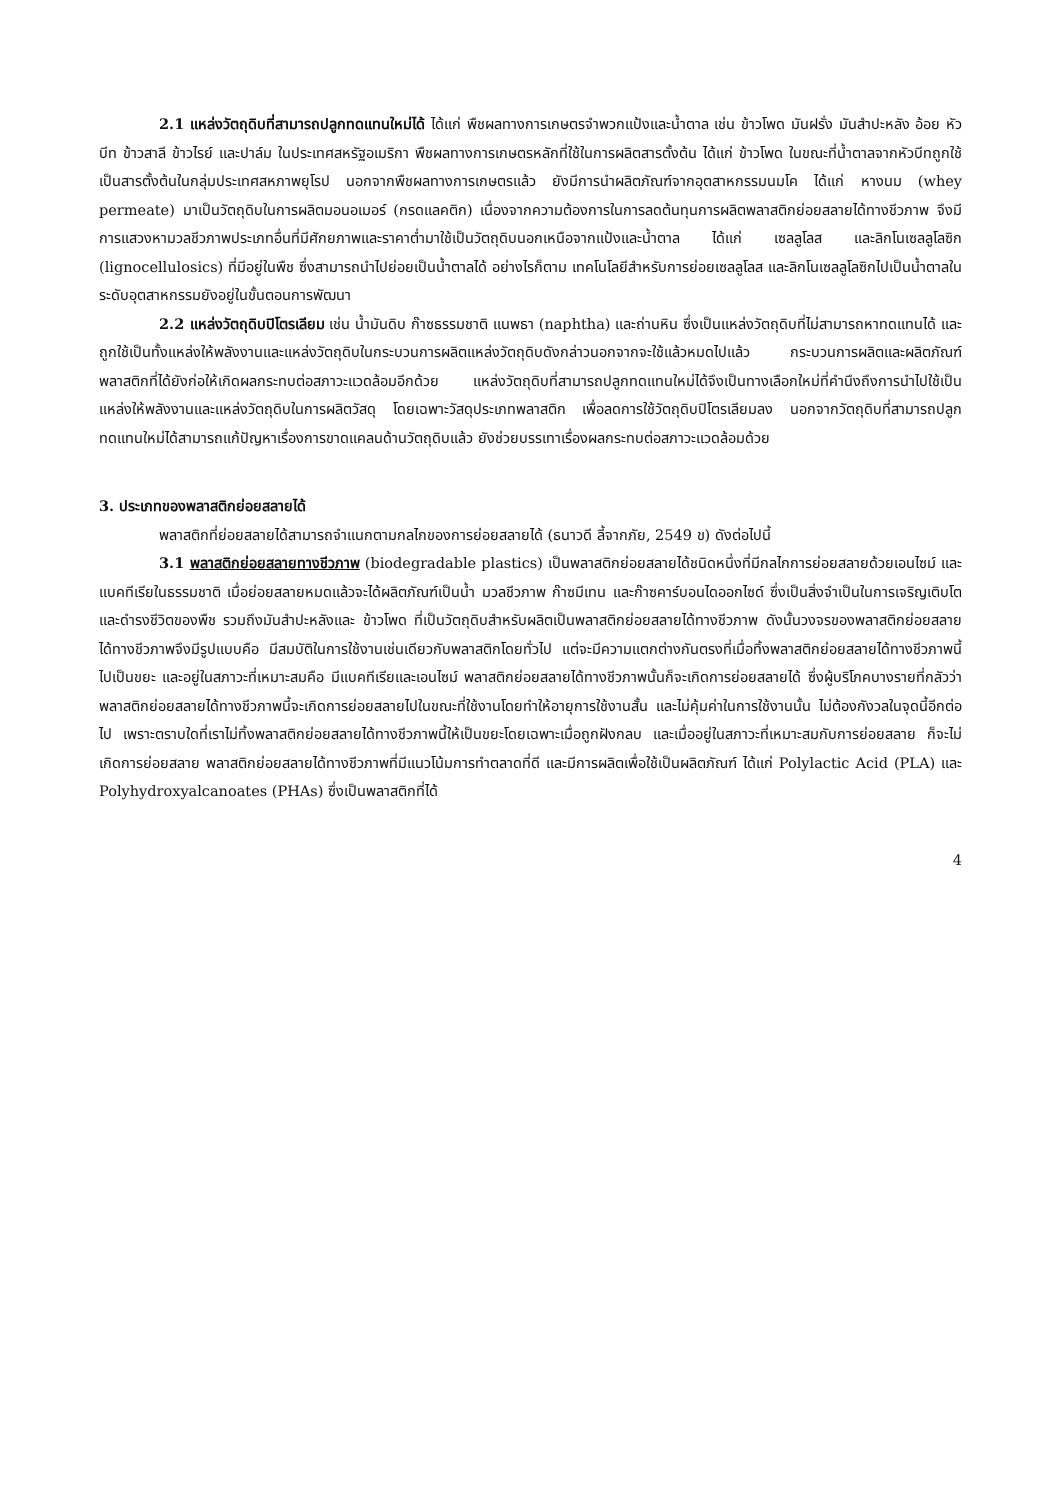2.1 แหล่งวัตถุดิบที่สามารถปลูกทดแทนใหม่ได้ ได้แก่ พืชผลทางการเกษตรจำพวกแป้งและน้ำตาล เช่น ข้าวโพด มันฝรั่ง มันสำปะหลัง อ้อย หัวบีท ข้าวสาลี ข้าวไรย์ และปาล์ม ในประเทศสหรัฐอเมริกา พืชผลทางการเกษตรหลักที่ใช้ในการผลิตสารตั้งต้น ได้แก่ ข้าวโพด ในขณะที่น้ำตาลจากหัวบีทถูกใช้เป็นสารตั้งต้นในกลุ่มประเทศสหภาพยุโรป นอกจากพืชผลทางการเกษตรแล้ว ยังมีการนำผลิตภัณฑ์จากอุตสาหกรรมนมโค ได้แก่ หางนม (whey permeate) มาเป็นวัตถุดิบในการผลิตมอนอเมอร์ (กรดแลคติก) เนื่องจากความต้องการในการลดต้นทุนการผลิตพลาสติกย่อยสลายได้ทางชีวภาพ จึงมีการแสวงหามวลชีวภาพประเภทอื่นที่มีศักยภาพและราคาต่ำมาใช้เป็นวัตถุดิบนอกเหนือจากแป้งและน้ำตาล ได้แก่ เซลลูโลส และลิกโนเซลลูโลซิก (lignocellulosics) ที่มีอยู่ในพืช ซึ่งสามารถนำไปย่อยเป็นน้ำตาลได้ อย่างไรก็ตาม เทคโนโลยีสำหรับการย่อยเซลลูโลส และลิกโนเซลลูโลซิกไปเป็นน้ำตาลในระดับอุตสาหกรรมยังอยู่ในขั้นตอนการพัฒนา
2.2 แหล่งวัตถุดิบปิโตรเลียม เช่น น้ำมันดิบ ก๊าซธรรมชาติ แนพธา (naphtha) และถ่านหิน ซึ่งเป็นแหล่งวัตถุดิบที่ไม่สามารถหาทดแทนได้ และถูกใช้เป็นทั้งแหล่งให้พลังงานและแหล่งวัตถุดิบในกระบวนการผลิตแหล่งวัตถุดิบดังกล่าวนอกจากจะใช้แล้วหมดไปแล้ว กระบวนการผลิตและผลิตภัณฑ์พลาสติกที่ได้ยังก่อให้เกิดผลกระทบต่อสภาวะแวดล้อมอีกด้วย แหล่งวัตถุดิบที่สามารถปลูกทดแทนใหม่ได้จึงเป็นทางเลือกใหม่ที่คำนึงถึงการนำไปใช้เป็นแหล่งให้พลังงานและแหล่งวัตถุดิบในการผลิตวัสดุ โดยเฉพาะวัสดุประเภทพลาสติก เพื่อลดการใช้วัตถุดิบปิโตรเลียมลง นอกจากวัตถุดิบที่สามารถปลูกทดแทนใหม่ได้สามารถแก้ปัญหาเรื่องการขาดแคลนด้านวัตถุดิบแล้ว ยังช่วยบรรเทาเรื่องผลกระทบต่อสภาวะแวดล้อมด้วย
3. ประเภทของพลาสติกย่อยสลายได้
พลาสติกที่ย่อยสลายได้สามารถจำแนกตามกลไกของการย่อยสลายได้ (ธนาวดี ลี้จากภัย, 2549 ข) ดังต่อไปนี้
3.1 พลาสติกย่อยสลายทางชีวภาพ (biodegradable plastics) เป็นพลาสติกย่อยสลายได้ชนิดหนึ่งที่มีกลไกการย่อยสลายด้วยเอนไซม์ และแบคทีเรียในธรรมชาติ เมื่อย่อยสลายหมดแล้วจะได้ผลิตภัณฑ์เป็นน้ำ มวลชีวภาพ ก๊าซมีเทน และก๊าซคาร์บอนไดออกไซด์ ซึ่งเป็นสิ่งจำเป็นในการเจริญเติบโตและดำรงชีวิตของพืช รวมถึงมันสำปะหลังและ ข้าวโพด ที่เป็นวัตถุดิบสำหรับผลิตเป็นพลาสติกย่อยสลายได้ทางชีวภาพ ดังนั้นวงจรของพลาสติกย่อยสลายได้ทางชีวภาพจึงมีรูปแบบคือ มีสมบัติในการใช้งานเช่นเดียวกับพลาสติกโดยทั่วไป แต่จะมีความแตกต่างกันตรงที่เมื่อทิ้งพลาสติกย่อยสลายได้ทางชีวภาพนี้ไปเป็นขยะ และอยู่ในสภาวะที่เหมาะสมคือ มีแบคทีเรียและเอนไซม์ พลาสติกย่อยสลายได้ทางชีวภาพนั้นก็จะเกิดการย่อยสลายได้ ซึ่งผู้บริโภคบางรายที่กลัวว่าพลาสติกย่อยสลายได้ทางชีวภาพนี้จะเกิดการย่อยสลายไปในขณะที่ใช้งานโดยทำให้อายุการใช้งานสั้น และไม่คุ้มค่าในการใช้งานนั้น ไม่ต้องกังวลในจุดนี้อีกต่อไป เพราะตราบใดที่เราไม่ทิ้งพลาสติกย่อยสลายได้ทางชีวภาพนี้ให้เป็นขยะโดยเฉพาะเมื่อถูกฝังกลบ และเมื่ออยู่ในสภาวะที่เหมาะสมกับการย่อยสลาย ก็จะไม่เกิดการย่อยสลาย พลาสติกย่อยสลายได้ทางชีวภาพที่มีแนวโน้มการทำตลาดที่ดี และมีการผลิตเพื่อใช้เป็นผลิตภัณฑ์ ได้แก่ Polylactic Acid (PLA) และ Polyhydroxyalcanoates (PHAs) ซึ่งเป็นพลาสติกที่ได้
4